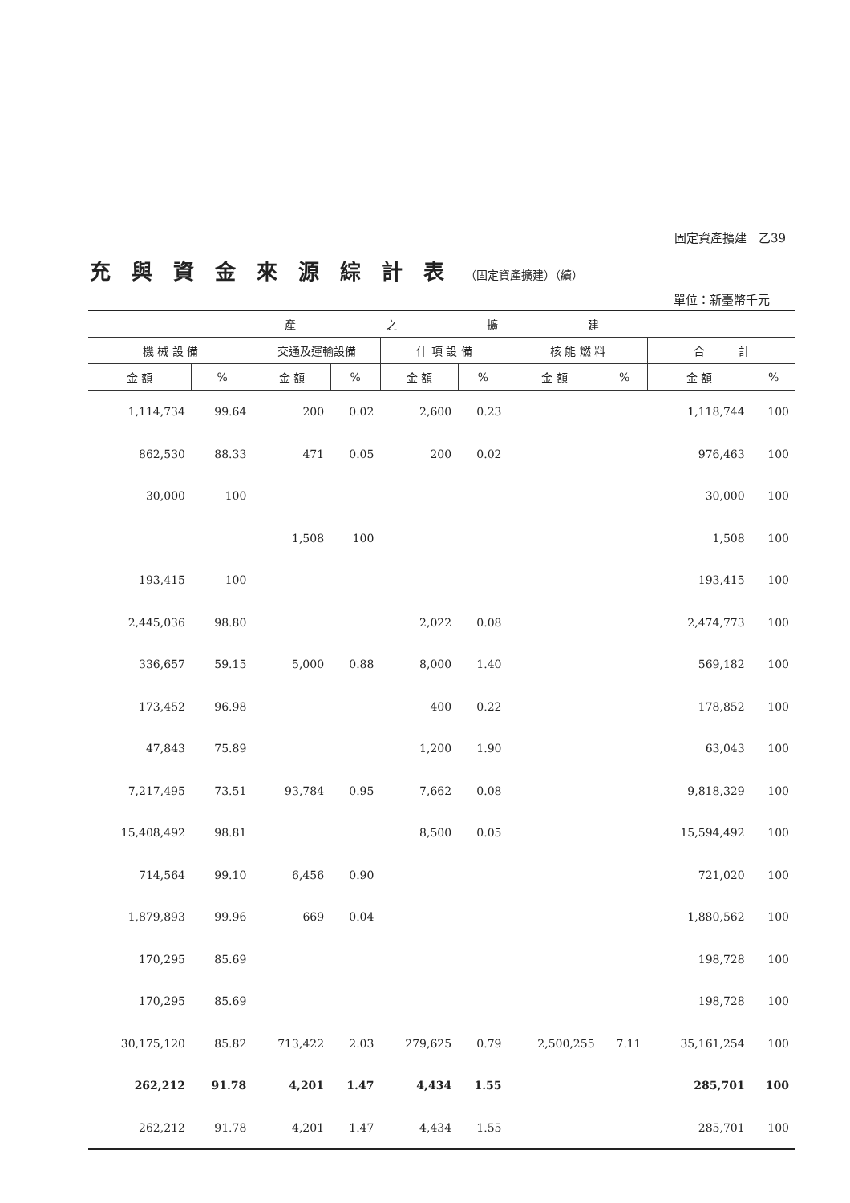固定資產擴建　乙39
充與資金來源綜計表（固定資產擴建）（續）
單位：新臺幣千元
| 產 之 擴 建 | | | | | | | | | |
| --- | --- | --- | --- | --- | --- | --- | --- | --- | --- |
| 機 械 設 備 | | 交通及運輸設備 | | 什 項 設 備 | | 核 能 燃 料 | | 合 計 | |
| 金 額 | % | 金 額 | % | 金 額 | % | 金 額 | % | 金 額 | % |
| 1,114,734 | 99.64 | 200 | 0.02 | 2,600 | 0.23 | | | 1,118,744 | 100 |
| 862,530 | 88.33 | 471 | 0.05 | 200 | 0.02 | | | 976,463 | 100 |
| 30,000 | 100 | | | | | | | 30,000 | 100 |
| | | 1,508 | 100 | | | | | 1,508 | 100 |
| 193,415 | 100 | | | | | | | 193,415 | 100 |
| 2,445,036 | 98.80 | | | 2,022 | 0.08 | | | 2,474,773 | 100 |
| 336,657 | 59.15 | 5,000 | 0.88 | 8,000 | 1.40 | | | 569,182 | 100 |
| 173,452 | 96.98 | | | 400 | 0.22 | | | 178,852 | 100 |
| 47,843 | 75.89 | | | 1,200 | 1.90 | | | 63,043 | 100 |
| 7,217,495 | 73.51 | 93,784 | 0.95 | 7,662 | 0.08 | | | 9,818,329 | 100 |
| 15,408,492 | 98.81 | | | 8,500 | 0.05 | | | 15,594,492 | 100 |
| 714,564 | 99.10 | 6,456 | 0.90 | | | | | 721,020 | 100 |
| 1,879,893 | 99.96 | 669 | 0.04 | | | | | 1,880,562 | 100 |
| 170,295 | 85.69 | | | | | | | 198,728 | 100 |
| 170,295 | 85.69 | | | | | | | 198,728 | 100 |
| 30,175,120 | 85.82 | 713,422 | 2.03 | 279,625 | 0.79 | 2,500,255 | 7.11 | 35,161,254 | 100 |
| 262,212 | 91.78 | 4,201 | 1.47 | 4,434 | 1.55 | | | 285,701 | 100 |
| 262,212 | 91.78 | 4,201 | 1.47 | 4,434 | 1.55 | | | 285,701 | 100 |